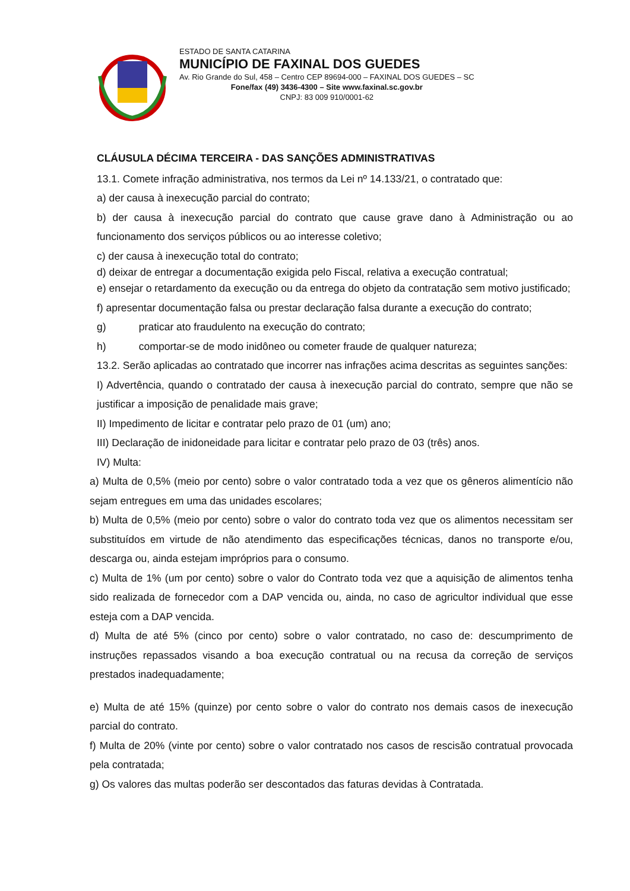ESTADO DE SANTA CATARINA
MUNICÍPIO DE FAXINAL DOS GUEDES
Av. Rio Grande do Sul, 458 – Centro CEP 89694-000 – FAXINAL DOS GUEDES – SC
Fone/fax (49) 3436-4300 – Site www.faxinal.sc.gov.br
CNPJ: 83 009 910/0001-62
CLÁUSULA DÉCIMA TERCEIRA - DAS SANÇÕES ADMINISTRATIVAS
13.1. Comete infração administrativa, nos termos da Lei nº 14.133/21, o contratado que:
a) der causa à inexecução parcial do contrato;
b) der causa à inexecução parcial do contrato que cause grave dano à Administração ou ao funcionamento dos serviços públicos ou ao interesse coletivo;
c) der causa à inexecução total do contrato;
d) deixar de entregar a documentação exigida pelo Fiscal, relativa a execução contratual;
e) ensejar o retardamento da execução ou da entrega do objeto da contratação sem motivo justificado;
f) apresentar documentação falsa ou prestar declaração falsa durante a execução do contrato;
g) praticar ato fraudulento na execução do contrato;
h) comportar-se de modo inidôneo ou cometer fraude de qualquer natureza;
13.2. Serão aplicadas ao contratado que incorrer nas infrações acima descritas as seguintes sanções:
I) Advertência, quando o contratado der causa à inexecução parcial do contrato, sempre que não se justificar a imposição de penalidade mais grave;
II) Impedimento de licitar e contratar pelo prazo de 01 (um) ano;
III) Declaração de inidoneidade para licitar e contratar pelo prazo de 03 (três) anos.
IV) Multa:
a) Multa de 0,5% (meio por cento) sobre o valor contratado toda a vez que os gêneros alimentício não sejam entregues em uma das unidades escolares;
b) Multa de 0,5% (meio por cento) sobre o valor do contrato toda vez que os alimentos necessitam ser substituídos em virtude de não atendimento das especificações técnicas, danos no transporte e/ou, descarga ou, ainda estejam impróprios para o consumo.
c) Multa de 1% (um por cento) sobre o valor do Contrato toda vez que a aquisição de alimentos tenha sido realizada de fornecedor com a DAP vencida ou, ainda, no caso de agricultor individual que esse esteja com a DAP vencida.
d) Multa de até 5% (cinco por cento) sobre o valor contratado, no caso de: descumprimento de instruções repassados visando a boa execução contratual ou na recusa da correção de serviços prestados inadequadamente;
e) Multa de até 15% (quinze) por cento sobre o valor do contrato nos demais casos de inexecução parcial do contrato.
f) Multa de 20% (vinte por cento) sobre o valor contratado nos casos de rescisão contratual provocada pela contratada;
g) Os valores das multas poderão ser descontados das faturas devidas à Contratada.